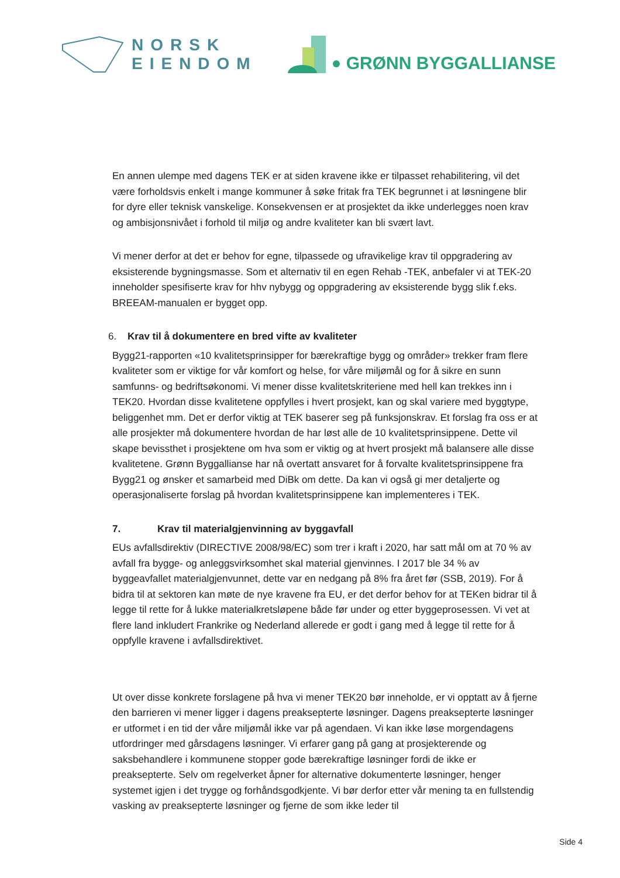NORSK
EIENDOM
GRØNN BYGGALLIANSE
En annen ulempe med dagens TEK er at siden kravene ikke er tilpasset rehabilitering, vil det være forholdsvis enkelt i mange kommuner å søke fritak fra TEK begrunnet i at løsningene blir for dyre eller teknisk vanskelige. Konsekvensen er at prosjektet da ikke underlegges noen krav og ambisjonsnivået i forhold til miljø og andre kvaliteter kan bli svært lavt.
Vi mener derfor at det er behov for egne, tilpassede og ufravikelige krav til oppgradering av eksisterende bygningsmasse. Som et alternativ til en egen Rehab -TEK, anbefaler vi at TEK-20 inneholder spesifiserte krav for hhv nybygg og oppgradering av eksisterende bygg slik f.eks. BREEAM-manualen er bygget opp.
6. Krav til å dokumentere en bred vifte av kvaliteter
Bygg21-rapporten «10 kvalitetsprinsipper for bærekraftige bygg og områder» trekker fram flere kvaliteter som er viktige for vår komfort og helse, for våre miljømål og for å sikre en sunn samfunns- og bedriftsøkonomi. Vi mener disse kvalitetskriteriene med hell kan trekkes inn i TEK20. Hvordan disse kvalitetene oppfylles i hvert prosjekt, kan og skal variere med byggtype, beliggenhet mm. Det er derfor viktig at TEK baserer seg på funksjonskrav. Et forslag fra oss er at alle prosjekter må dokumentere hvordan de har løst alle de 10 kvalitetsprinsippene. Dette vil skape bevissthet i prosjektene om hva som er viktig og at hvert prosjekt må balansere alle disse kvalitetene. Grønn Byggallianse har nå overtatt ansvaret for å forvalte kvalitetsprinsippene fra Bygg21 og ønsker et samarbeid med DiBk om dette. Da kan vi også gi mer detaljerte og operasjonaliserte forslag på hvordan kvalitetsprinsippene kan implementeres i TEK.
7. Krav til materialgjenvinning av byggavfall
EUs avfallsdirektiv (DIRECTIVE 2008/98/EC) som trer i kraft i 2020, har satt mål om at 70 % av avfall fra bygge- og anleggsvirksomhet skal material gjenvinnes. I 2017 ble 34 % av byggeavfallet materialgjenvunnet, dette var en nedgang på 8% fra året før (SSB, 2019). For å bidra til at sektoren kan møte de nye kravene fra EU, er det derfor behov for at TEKen bidrar til å legge til rette for å lukke materialkretsløpene både før under og etter byggeprosessen. Vi vet at flere land inkludert Frankrike og Nederland allerede er godt i gang med å legge til rette for å oppfylle kravene i avfallsdirektivet.
Ut over disse konkrete forslagene på hva vi mener TEK20 bør inneholde, er vi opptatt av å fjerne den barrieren vi mener ligger i dagens preaksepterte løsninger. Dagens preaksepterte løsninger er utformet i en tid der våre miljømål ikke var på agendaen. Vi kan ikke løse morgendagens utfordringer med gårsdagens løsninger. Vi erfarer gang på gang at prosjekterende og saksbehandlere i kommunene stopper gode bærekraftige løsninger fordi de ikke er preaksepterte. Selv om regelverket åpner for alternative dokumenterte løsninger, henger systemet igjen i det trygge og forhåndsgodkjente. Vi bør derfor etter vår mening ta en fullstendig vasking av preaksepterte løsninger og fjerne de som ikke leder til
Side 4